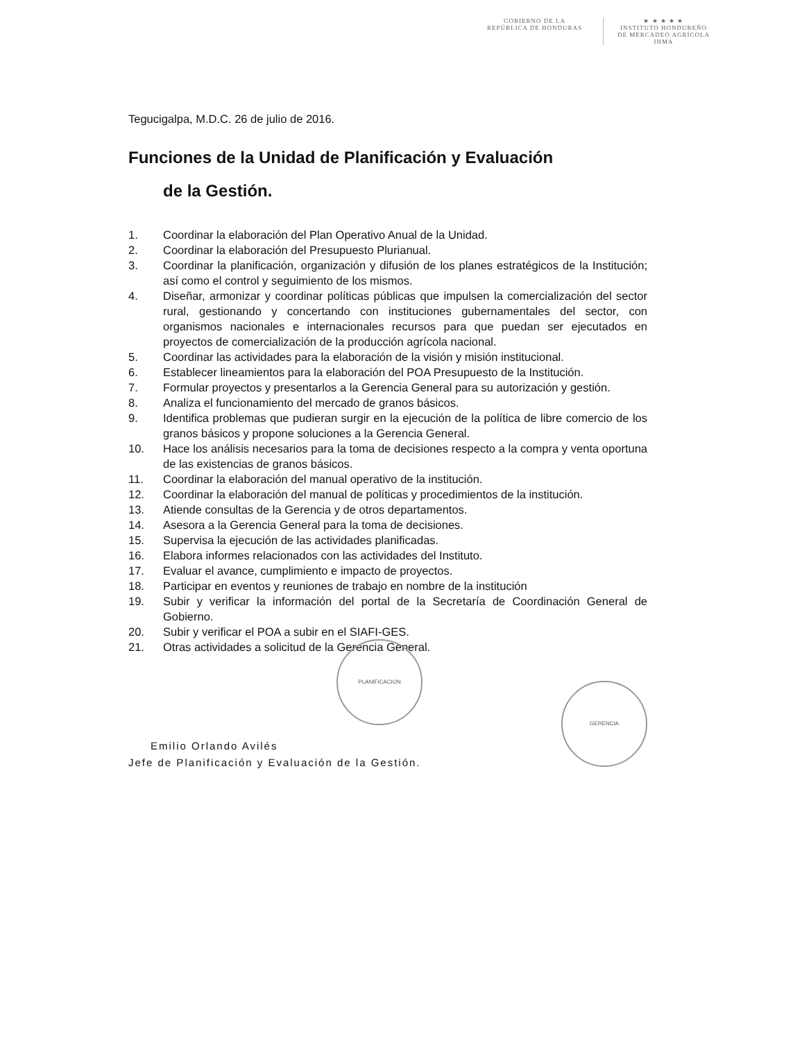GOBIERNO DE LA
REPÚBLICA DE HONDURAS
★ ★ ★ ★ ★
INSTITUTO HONDUREÑO
DE MERCADEO AGRÍCOLA
IHMA
Tegucigalpa, M.D.C. 26 de julio de 2016.
Funciones de la Unidad de Planificación y Evaluación
de la Gestión.
1. Coordinar la elaboración del Plan Operativo Anual de la Unidad.
2. Coordinar la elaboración del Presupuesto Plurianual.
3. Coordinar la planificación, organización y difusión de los planes estratégicos de la Institución; así como el control y seguimiento de los mismos.
4. Diseñar, armonizar y coordinar políticas públicas que impulsen la comercialización del sector rural, gestionando y concertando con instituciones gubernamentales del sector, con organismos nacionales e internacionales recursos para que puedan ser ejecutados en proyectos de comercialización de la producción agrícola nacional.
5. Coordinar las actividades para la elaboración de la visión y misión institucional.
6. Establecer lineamientos para la elaboración del POA Presupuesto de la Institución.
7. Formular proyectos y presentarlos a la Gerencia General para su autorización y gestión.
8. Analiza el funcionamiento del mercado de granos básicos.
9. Identifica problemas que pudieran surgir en la ejecución de la política de libre comercio de los granos básicos y propone soluciones a la Gerencia General.
10. Hace los análisis necesarios para la toma de decisiones respecto a la compra y venta oportuna de las existencias de granos básicos.
11. Coordinar la elaboración del manual operativo de la institución.
12. Coordinar la elaboración del manual de políticas y procedimientos de la institución.
13. Atiende consultas de la Gerencia y de otros departamentos.
14. Asesora a la Gerencia General para la toma de decisiones.
15. Supervisa la ejecución de las actividades planificadas.
16. Elabora informes relacionados con las actividades del Instituto.
17. Evaluar el avance, cumplimiento e impacto de proyectos.
18. Participar en eventos y reuniones de trabajo en nombre de la institución
19. Subir y verificar la información del portal de la Secretaría de Coordinación General de Gobierno.
20. Subir y verificar el POA a subir en el SIAFI-GES.
21. Otras actividades a solicitud de la Gerencia General.
Emilio Orlando Avilés
Jefe de Planificación y Evaluación de la Gestión.
PLANIFICACION
GERENCIA